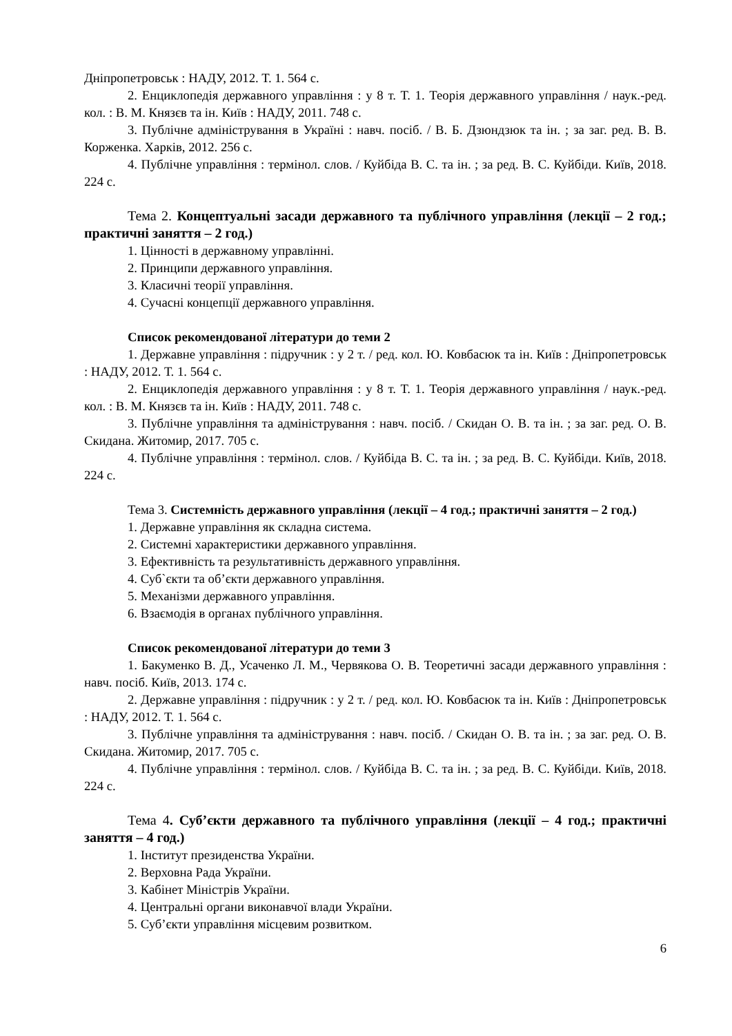Дніпропетровськ : НАДУ, 2012. Т. 1. 564 с.
2. Енциклопедія державного управління : у 8 т. Т. 1. Теорія державного управління / наук.-ред. кол. : В. М. Князєв та ін. Київ : НАДУ, 2011. 748 с.
3. Публічне адміністрування в Україні : навч. посіб. / В. Б. Дзюндзюк та ін. ; за заг. ред. В. В. Корженка. Харків, 2012. 256 с.
4. Публічне управління : термінол. слов. / Куйбіда В. С. та ін. ; за ред. В. С. Куйбіди. Київ, 2018. 224 с.
Тема 2. Концептуальні засади державного та публічного управління (лекції – 2 год.; практичні заняття – 2 год.)
1. Цінності в державному управлінні.
2. Принципи державного управління.
3. Класичні теорії управління.
4. Сучасні концепції державного управління.
Список рекомендованої літератури до теми 2
1. Державне управління : підручник : у 2 т. / ред. кол. Ю. Ковбасюк та ін. Київ : Дніпропетровськ : НАДУ, 2012. Т. 1. 564 с.
2. Енциклопедія державного управління : у 8 т. Т. 1. Теорія державного управління / наук.-ред. кол. : В. М. Князєв та ін. Київ : НАДУ, 2011. 748 с.
3. Публічне управління та адміністрування : навч. посіб. / Скидан О. В. та ін. ; за заг. ред. О. В. Скидана. Житомир, 2017. 705 с.
4. Публічне управління : термінол. слов. / Куйбіда В. С. та ін. ; за ред. В. С. Куйбіди. Київ, 2018. 224 с.
Тема 3. Системність державного управління (лекції – 4 год.; практичні заняття – 2 год.)
1. Державне управління як складна система.
2. Системні характеристики державного управління.
3. Ефективність та результативність державного управління.
4. Суб`єкти та об’єкти державного управління.
5. Механізми державного управління.
6. Взаємодія в органах публічного управління.
Список рекомендованої літератури до теми 3
1. Бакуменко В. Д., Усаченко Л. М., Червякова О. В. Теоретичні засади державного управління : навч. посіб. Київ, 2013. 174 с.
2. Державне управління : підручник : у 2 т. / ред. кол. Ю. Ковбасюк та ін. Київ : Дніпропетровськ : НАДУ, 2012. Т. 1. 564 с.
3. Публічне управління та адміністрування : навч. посіб. / Скидан О. В. та ін. ; за заг. ред. О. В. Скидана. Житомир, 2017. 705 с.
4. Публічне управління : термінол. слов. / Куйбіда В. С. та ін. ; за ред. В. С. Куйбіди. Київ, 2018. 224 с.
Тема 4. Суб’єкти державного та публічного управління (лекції – 4 год.; практичні заняття – 4 год.)
1. Інститут президенства України.
2. Верховна Рада України.
3. Кабінет Міністрів України.
4. Центральні органи виконавчої влади України.
5. Суб’єкти управління місцевим розвитком.
6